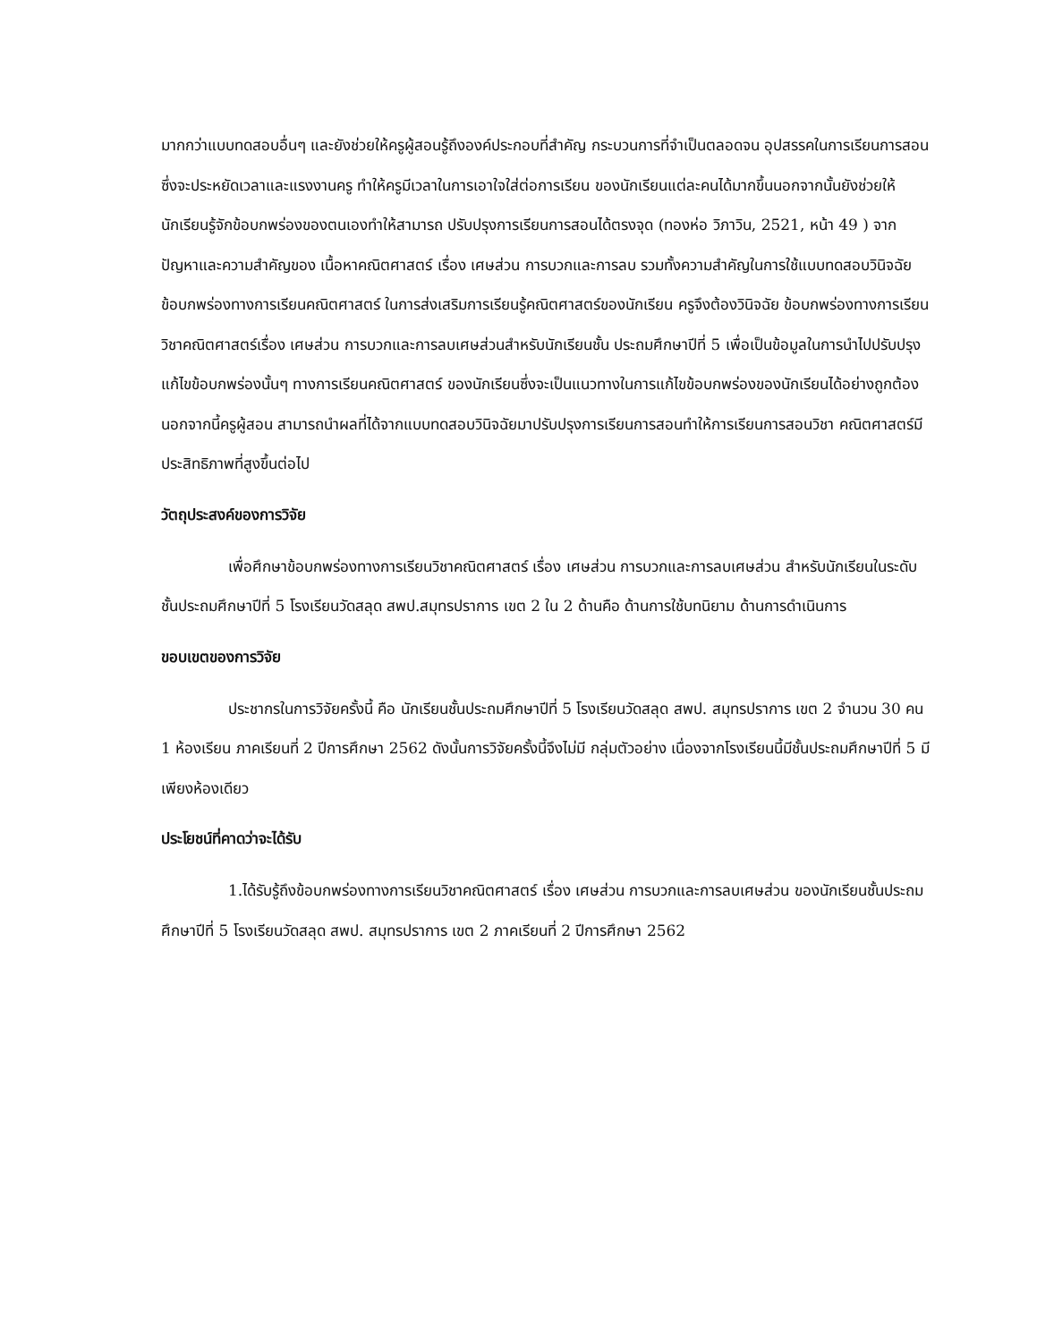มากกว่าแบบทดสอบอื่นๆ และยังช่วยให้ครูผู้สอนรู้ถึงองค์ประกอบที่สำคัญ กระบวนการที่จำเป็นตลอดจน อุปสรรคในการเรียนการสอนซึ่งจะประหยัดเวลาและแรงงานครู ทำให้ครูมีเวลาในการเอาใจใส่ต่อการเรียน ของนักเรียนแต่ละคนได้มากขึ้นนอกจากนั้นยังช่วยให้นักเรียนรู้จักข้อบกพร่องของตนเองทำให้สามารถ ปรับปรุงการเรียนการสอนได้ตรงจุด (ทองห่อ วิภาวิน, 2521, หน้า 49 ) จากปัญหาและความสำคัญของ เนื้อหาคณิตศาสตร์ เรื่อง เศษส่วน การบวกและการลบ รวมทั้งความสำคัญในการใช้แบบทดสอบวินิจฉัย ข้อบกพร่องทางการเรียนคณิตศาสตร์ ในการส่งเสริมการเรียนรู้คณิตศาสตร์ของนักเรียน ครูจึงต้องวินิจฉัย ข้อบกพร่องทางการเรียนวิชาคณิตศาสตร์เรื่อง เศษส่วน การบวกและการลบเศษส่วนสำหรับนักเรียนชั้น ประถมศึกษาปีที่ 5 เพื่อเป็นข้อมูลในการนำไปปรับปรุงแก้ไขข้อบกพร่องนั้นๆ ทางการเรียนคณิตศาสตร์ ของนักเรียนซึ่งจะเป็นแนวทางในการแก้ไขข้อบกพร่องของนักเรียนได้อย่างถูกต้อง นอกจากนี้ครูผู้สอน สามารถนำผลที่ได้จากแบบทดสอบวินิจฉัยมาปรับปรุงการเรียนการสอนทำให้การเรียนการสอนวิชา คณิตศาสตร์มีประสิทธิภาพที่สูงขึ้นต่อไป
วัตถุประสงค์ของการวิจัย
เพื่อศึกษาข้อบกพร่องทางการเรียนวิชาคณิตศาสตร์ เรื่อง เศษส่วน การบวกและการลบเศษส่วน สำหรับนักเรียนในระดับชั้นประถมศึกษาปีที่ 5 โรงเรียนวัดสลุด สพป.สมุทรปราการ เขต 2 ใน 2 ด้านคือ ด้านการใช้บทนิยาม ด้านการดำเนินการ
ขอบเขตของการวิจัย
ประชากรในการวิจัยครั้งนี้ คือ นักเรียนชั้นประถมศึกษาปีที่ 5 โรงเรียนวัดสลุด สพป. สมุทรปราการ เขต 2 จำนวน 30 คน 1 ห้องเรียน ภาคเรียนที่ 2 ปีการศึกษา 2562 ดังนั้นการวิจัยครั้งนี้จึงไม่มี กลุ่มตัวอย่าง เนื่องจากโรงเรียนนี้มีชั้นประถมศึกษาปีที่ 5 มีเพียงห้องเดียว
ประโยชน์ที่คาดว่าจะได้รับ
1.ได้รับรู้ถึงข้อบกพร่องทางการเรียนวิชาคณิตศาสตร์ เรื่อง เศษส่วน การบวกและการลบเศษส่วน ของนักเรียนชั้นประถมศึกษาปีที่ 5 โรงเรียนวัดสลุด สพป. สมุทรปราการ เขต 2 ภาคเรียนที่ 2 ปีการศึกษา 2562